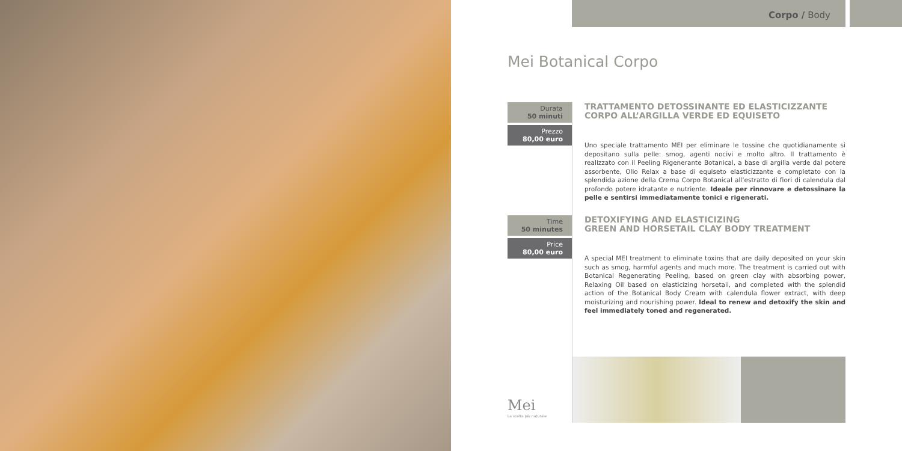Corpo / Body
Mei Botanical Corpo
Durata
50 minuti
Prezzo
80,00 euro
TRATTAMENTO DETOSSINANTE ED ELASTICIZZANTE
CORPO ALL’ARGILLA VERDE ED EQUISETO
Uno speciale trattamento MEI per eliminare le tossine che quotidianamente si depositano sulla pelle: smog, agenti nocivi e molto altro. Il trattamento è realizzato con il Peeling Rigenerante Botanical, a base di argilla verde dal potere assorbente, Olio Relax a base di equiseto elasticizzante e completato con la splendida azione della Crema Corpo Botanical all’estratto di fiori di calendula dal profondo potere idratante e nutriente. Ideale per rinnovare e detossinare la pelle e sentirsi immediatamente tonici e rigenerati.
Time
50 minutes
Price
80,00 euro
DETOXIFYING AND ELASTICIZING
GREEN AND HORSETAIL CLAY BODY TREATMENT
A special MEI treatment to eliminate toxins that are daily deposited on your skin such as smog, harmful agents and much more. The treatment is carried out with Botanical Regenerating Peeling, based on green clay with absorbing power, Relaxing Oil based on elasticizing horsetail, and completed with the splendid action of the Botanical Body Cream with calendula flower extract, with deep moisturizing and nourishing power. Ideal to renew and detoxify the skin and feel immediately toned and regenerated.
Mei
La scelta più naturale